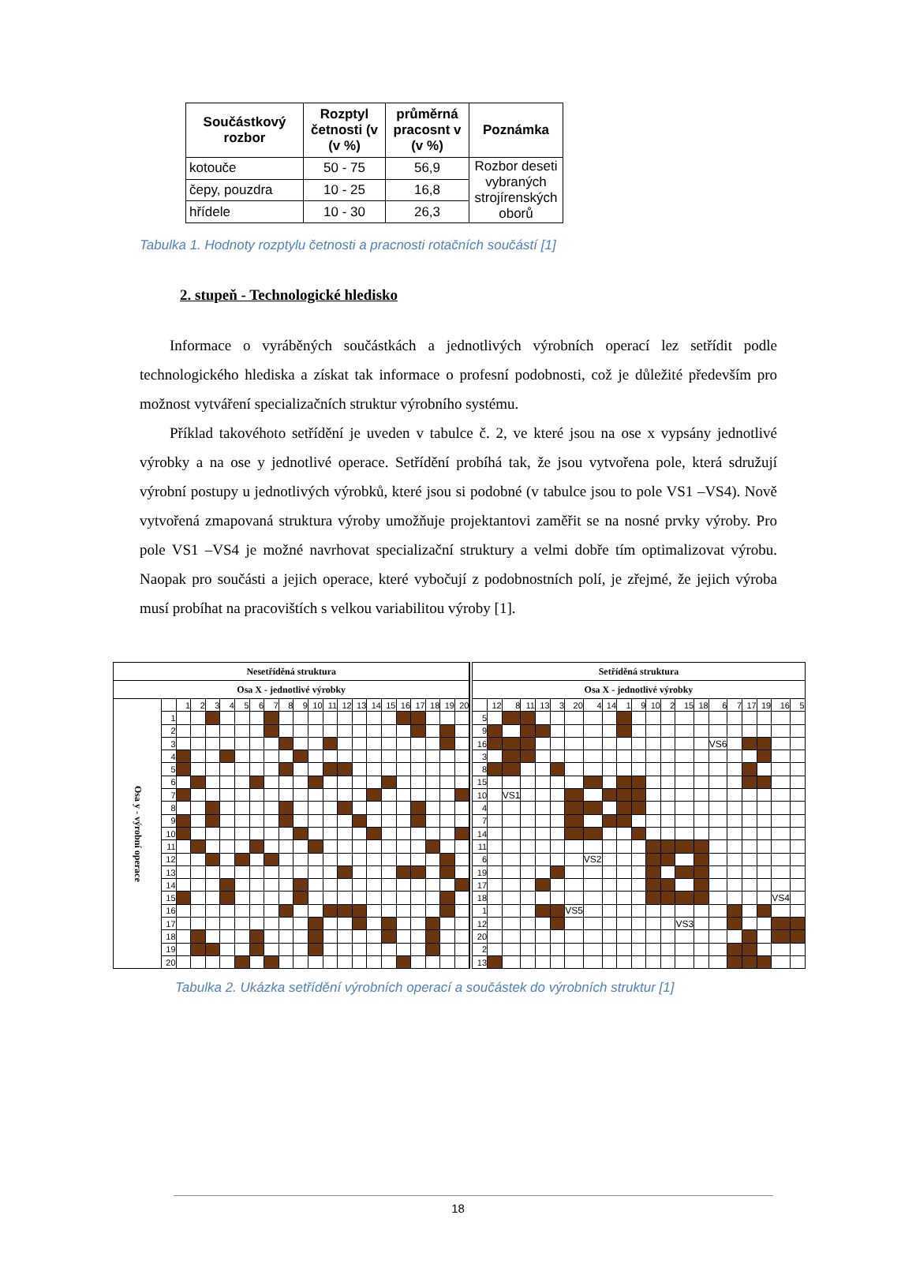| Součástkový rozbor | Rozptyl četnosti (v (v %) | průměrná pracosnt v (v %) | Poznámka |
| --- | --- | --- | --- |
| kotouče | 50 - 75 | 56,9 | Rozbor deseti vybraných strojírenských oborů |
| čepy, pouzdra | 10 - 25 | 16,8 | |
| hřídele | 10 - 30 | 26,3 | |
Tabulka 1. Hodnoty rozptylu četnosti a pracnosti rotačních součástí [1]
2. stupeň - Technologické hledisko
Informace o vyráběných součástkách a jednotlivých výrobních operací lez setřídit podle technologického hlediska a získat tak informace o profesní podobnosti, což je důležité především pro možnost vytváření specializačních struktur výrobního systému.
Příklad takovéhoto setřídění je uveden v tabulce č. 2, ve které jsou na ose x vypsány jednotlivé výrobky a na ose y jednotlivé operace. Setřídění probíhá tak, že jsou vytvořena pole, která sdružují výrobní postupy u jednotlivých výrobků, které jsou si podobné (v tabulce jsou to pole VS1 –VS4). Nově vytvořená zmapovaná struktura výroby umožňuje projektantovi zaměřit se na nosné prvky výroby. Pro pole VS1 –VS4 je možné navrhovat specializační struktury a velmi dobře tím optimalizovat výrobu. Naopak pro součásti a jejich operace, které vybočují z podobnostních polí, je zřejmé, že jejich výroba musí probíhat na pracovištích s velkou variabilitou výroby [1].
| Nesetříděná struktura | | | | | | | | | | | | | | | | | | | | | |
| Osa X - jednotlivé výrobky | | | | | | | | | | | | | | | | | | | | | |
| Osa y - výrobní operace | | 1 | 2 | 3 | 4 | 5 | 6 | 7 | 8 | 9 | 10 | 11 | 12 | 13 | 14 | 15 | 16 | 17 | 18 | 19 | 20 |
| | 1 | | | | | | | | | | | | | | | | | | | | |
| | 2 | | | | | | | | | | | | | | | | | | | | |
| | 3 | | | | | | | | | | | | | | | | | | | | |
| | 4 | | | | | | | | | | | | | | | | | | | | |
| | 5 | | | | | | | | | | | | | | | | | | | | |
| | 6 | | | | | | | | | | | | | | | | | | | | |
| | 7 | | | | | | | | | | | | | | | | | | | | |
| | 8 | | | | | | | | | | | | | | | | | | | | |
| | 9 | | | | | | | | | | | | | | | | | | | | |
| | 10 | | | | | | | | | | | | | | | | | | | | |
| | 11 | | | | | | | | | | | | | | | | | | | | |
| | 12 | | | | | | | | | | | | | | | | | | | | |
| | 13 | | | | | | | | | | | | | | | | | | | | |
| | 14 | | | | | | | | | | | | | | | | | | | | |
| | 15 | | | | | | | | | | | | | | | | | | | | |
| | 16 | | | | | | | | | | | | | | | | | | | | |
| | 17 | | | | | | | | | | | | | | | | | | | | |
| | 18 | | | | | | | | | | | | | | | | | | | | |
| | 19 | | | | | | | | | | | | | | | | | | | | |
| | 20 | | | | | | | | | | | | | | | | | | | | |
| Setříděná struktura | | | | | | | | | | | | | | | | | | | | |
| Osa X - jednotlivé výrobky | | | | | | | | | | | | | | | | | | | | |
| | 12 | 8 | 11 | 13 | 3 | 20 | 4 | 14 | 1 | 9 | 10 | 2 | 15 | 18 | 6 | 7 | 17 | 19 | 16 | 5 |
| 5 | | | | | | | | | | | | | | | | | | | | |
| 9 | | | | | | | | | | | | | | | | | | | | |
| 16 | | | | | | | | | | | | | | | VS6 | | | | | |
| 3 | | | | | | | | | | | | | | | | | | | | |
| 8 | | | | | | | | | | | | | | | | | | | | |
| 15 | | | | | | | | | | | | | | | | | | | | |
| 10 | | VS1 | | | | | | | | | | | | | | | | | | |
| 4 | | | | | | | | | | | | | | | | | | | | |
| 7 | | | | | | | | | | | | | | | | | | | | |
| 14 | | | | | | | | | | | | | | | | | | | | |
| 11 | | | | | | | | | | | | | | | | | | | | |
| 6 | | | | | | | VS2 | | | | | | | | | | | | | |
| 19 | | | | | | | | | | | | | | | | | | | | |
| 17 | | | | | | | | | | | | | | | | | | | | |
| 18 | | | | | | | | | | | | | | | | | | | VS4 | |
| 1 | | | | | | VS5 | | | | | | | | | | | | | | |
| 12 | | | | | | | | | | | | | VS3 | | | | | | | |
| 20 | | | | | | | | | | | | | | | | | | | | |
| 2 | | | | | | | | | | | | | | | | | | | | |
| 13 | | | | | | | | | | | | | | | | | | | | |
Tabulka 2. Ukázka setřídění výrobních operací a součástek do výrobních struktur [1]
18